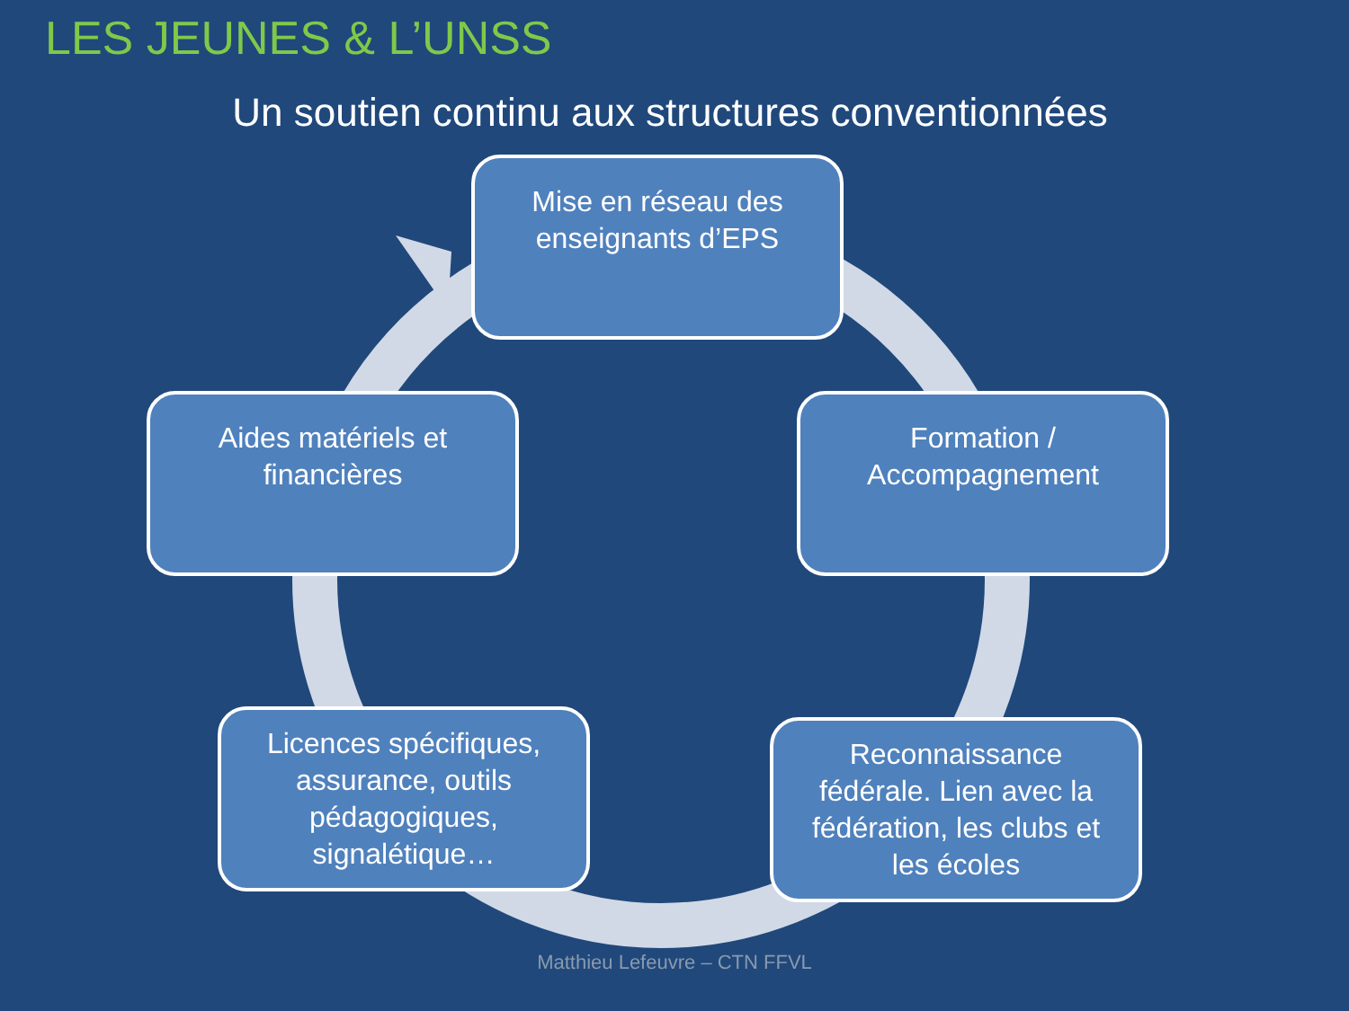LES JEUNES & L’UNSS
Un soutien continu aux structures conventionnées
Mise en réseau des enseignants d’EPS
Formation / Accompagnement
Reconnaissance fédérale. Lien avec la fédération, les clubs et les écoles
Licences spécifiques, assurance, outils pédagogiques, signalétique…
Aides matériels et financières
Matthieu Lefeuvre – CTN FFVL